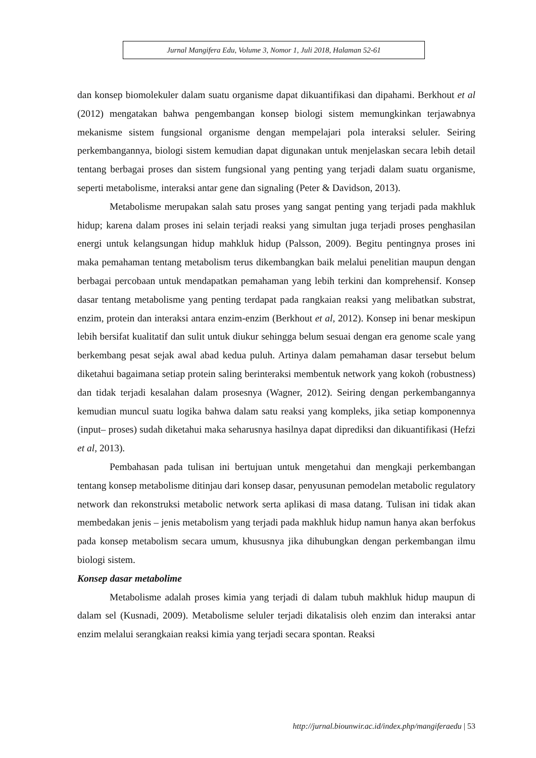Jurnal Mangifera Edu, Volume 3, Nomor 1, Juli 2018, Halaman 52-61
dan konsep biomolekuler dalam suatu organisme dapat dikuantifikasi dan dipahami. Berkhout et al (2012) mengatakan bahwa pengembangan konsep biologi sistem memungkinkan terjawabnya mekanisme sistem fungsional organisme dengan mempelajari pola interaksi seluler. Seiring perkembangannya, biologi sistem kemudian dapat digunakan untuk menjelaskan secara lebih detail tentang berbagai proses dan sistem fungsional yang penting yang terjadi dalam suatu organisme, seperti metabolisme, interaksi antar gene dan signaling (Peter & Davidson, 2013).
Metabolisme merupakan salah satu proses yang sangat penting yang terjadi pada makhluk hidup; karena dalam proses ini selain terjadi reaksi yang simultan juga terjadi proses penghasilan energi untuk kelangsungan hidup mahkluk hidup (Palsson, 2009). Begitu pentingnya proses ini maka pemahaman tentang metabolism terus dikembangkan baik melalui penelitian maupun dengan berbagai percobaan untuk mendapatkan pemahaman yang lebih terkini dan komprehensif. Konsep dasar tentang metabolisme yang penting terdapat pada rangkaian reaksi yang melibatkan substrat, enzim, protein dan interaksi antara enzim-enzim (Berkhout et al, 2012). Konsep ini benar meskipun lebih bersifat kualitatif dan sulit untuk diukur sehingga belum sesuai dengan era genome scale yang berkembang pesat sejak awal abad kedua puluh. Artinya dalam pemahaman dasar tersebut belum diketahui bagaimana setiap protein saling berinteraksi membentuk network yang kokoh (robustness) dan tidak terjadi kesalahan dalam prosesnya (Wagner, 2012). Seiring dengan perkembangannya kemudian muncul suatu logika bahwa dalam satu reaksi yang kompleks, jika setiap komponennya (input– proses) sudah diketahui maka seharusnya hasilnya dapat diprediksi dan dikuantifikasi (Hefzi et al, 2013).
Pembahasan pada tulisan ini bertujuan untuk mengetahui dan mengkaji perkembangan tentang konsep metabolisme ditinjau dari konsep dasar, penyusunan pemodelan metabolic regulatory network dan rekonstruksi metabolic network serta aplikasi di masa datang. Tulisan ini tidak akan membedakan jenis – jenis metabolism yang terjadi pada makhluk hidup namun hanya akan berfokus pada konsep metabolism secara umum, khususnya jika dihubungkan dengan perkembangan ilmu biologi sistem.
Konsep dasar metabolime
Metabolisme adalah proses kimia yang terjadi di dalam tubuh makhluk hidup maupun di dalam sel (Kusnadi, 2009). Metabolisme seluler terjadi dikatalisis oleh enzim dan interaksi antar enzim melalui serangkaian reaksi kimia yang terjadi secara spontan. Reaksi
http://jurnal.biounwir.ac.id/index.php/mangiferaedu | 53